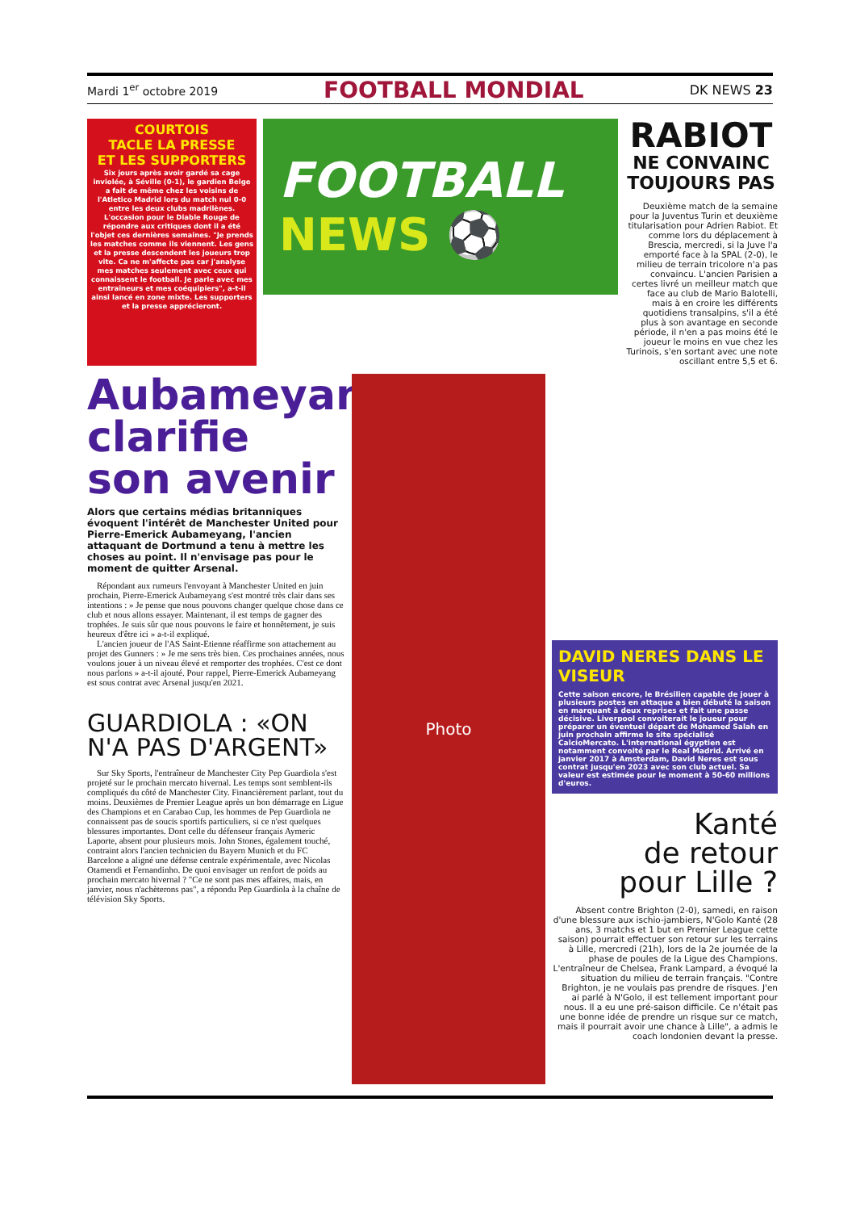Mardi 1<sup>er</sup> octobre 2019 FOOTBALL MONDIAL DK NEWS 23
COURTOIS
TACLE LA PRESSE
ET LES SUPPORTERS
Six jours après avoir gardé sa cage inviolée, à Séville (0-1), le gardien Belge a fait de même chez les voisins de l'Atletico Madrid lors du match nul 0-0 entre les deux clubs madrilènes. L'occasion pour le Diable Rouge de répondre aux critiques dont il a été l'objet ces dernières semaines. "Je prends les matches comme ils viennent. Les gens et la presse descendent les joueurs trop vite. Ca ne m'affecte pas car j'analyse mes matches seulement avec ceux qui connaissent le football. Je parle avec mes entraîneurs et mes coéquipiers", a-t-il ainsi lancé en zone mixte. Les supporters et la presse apprécieront.
FOOTBALL
NEWS ⚽
RABIOT
NE CONVAINC TOUJOURS PAS
Deuxième match de la semaine pour la Juventus Turin et deuxième titularisation pour Adrien Rabiot. Et comme lors du déplacement à Brescia, mercredi, si la Juve l'a emporté face à la SPAL (2-0), le milieu de terrain tricolore n'a pas convaincu. L'ancien Parisien a certes livré un meilleur match que face au club de Mario Balotelli, mais à en croire les différents quotidiens transalpins, s'il a été plus à son avantage en seconde période, il n'en a pas moins été le joueur le moins en vue chez les Turinois, s'en sortant avec une note oscillant entre 5,5 et 6.
Aubameyang clarifie son avenir
Alors que certains médias britanniques évoquent l'intérêt de Manchester United pour Pierre-Emerick Aubameyang, l'ancien attaquant de Dortmund a tenu à mettre les choses au point. Il n'envisage pas pour le moment de quitter Arsenal.
Répondant aux rumeurs l'envoyant à Manchester United en juin prochain, Pierre-Emerick Aubameyang s'est montré très clair dans ses intentions : » Je pense que nous pouvons changer quelque chose dans ce club et nous allons essayer. Maintenant, il est temps de gagner des trophées. Je suis sûr que nous pouvons le faire et honnêtement, je suis heureux d'être ici » a-t-il expliqué.
L'ancien joueur de l'AS Saint-Etienne réaffirme son attachement au projet des Gunners : » Je me sens très bien. Ces prochaines années, nous voulons jouer à un niveau élevé et remporter des trophées. C'est ce dont nous parlons » a-t-il ajouté. Pour rappel, Pierre-Emerick Aubameyang est sous contrat avec Arsenal jusqu'en 2021.
GUARDIOLA : «ON N'A PAS D'ARGENT»
Sur Sky Sports, l'entraîneur de Manchester City Pep Guardiola s'est projeté sur le prochain mercato hivernal. Les temps sont semblent-ils compliqués du côté de Manchester City. Financièrement parlant, tout du moins. Deuxièmes de Premier League après un bon démarrage en Ligue des Champions et en Carabao Cup, les hommes de Pep Guardiola ne connaissent pas de soucis sportifs particuliers, si ce n'est quelques blessures importantes. Dont celle du défenseur français Aymeric Laporte, absent pour plusieurs mois. John Stones, également touché, contraint alors l'ancien technicien du Bayern Munich et du FC Barcelone a aligné une défense centrale expérimentale, avec Nicolas Otamendi et Fernandinho. De quoi envisager un renfort de poids au prochain mercato hivernal ? "Ce ne sont pas mes affaires, mais, en janvier, nous n'achèterons pas", a répondu Pep Guardiola à la chaîne de télévision Sky Sports.
Photo
DAVID NERES DANS LE VISEUR
Cette saison encore, le Brésilien capable de jouer à plusieurs postes en attaque a bien débuté la saison en marquant à deux reprises et fait une passe décisive. Liverpool convoiterait le joueur pour préparer un éventuel départ de Mohamed Salah en juin prochain affirme le site spécialisé CalcioMercato. L'international égyptien est notamment convoité par le Real Madrid. Arrivé en janvier 2017 à Amsterdam, David Neres est sous contrat jusqu'en 2023 avec son club actuel. Sa valeur est estimée pour le moment à 50-60 millions d'euros.
Kanté
de retour
pour Lille ?
Absent contre Brighton (2-0), samedi, en raison d'une blessure aux ischio-jambiers, N'Golo Kanté (28 ans, 3 matchs et 1 but en Premier League cette saison) pourrait effectuer son retour sur les terrains à Lille, mercredi (21h), lors de la 2e journée de la phase de poules de la Ligue des Champions. L'entraîneur de Chelsea, Frank Lampard, a évoqué la situation du milieu de terrain français. "Contre Brighton, je ne voulais pas prendre de risques. J'en ai parlé à N'Golo, il est tellement important pour nous. Il a eu une pré-saison difficile. Ce n'était pas une bonne idée de prendre un risque sur ce match, mais il pourrait avoir une chance à Lille", a admis le coach londonien devant la presse.